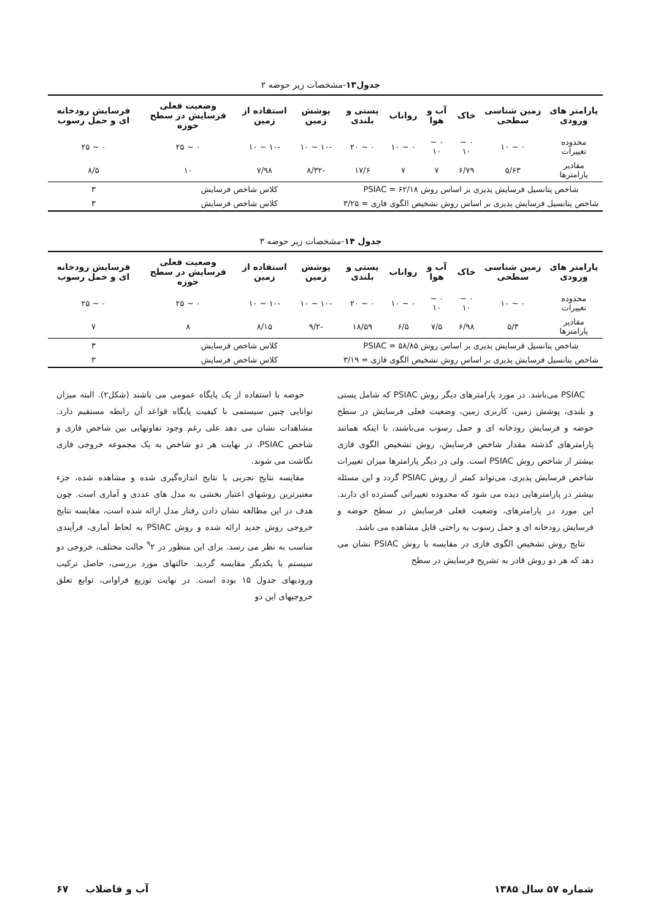جدول۱۳-مشخصات زیر حوضه ۲
| پارامتر های ورودی | زمین شناسی سطحی | خاک | آب و هوا | رواناب | پستی و بلندی | پوشش زمین | استفاده از زمین | وضعیت فعلی فرسایش در سطح حوزه | فرسایش رودخانه ای و حمل رسوب |
| --- | --- | --- | --- | --- | --- | --- | --- | --- | --- |
| محدوده تغییرات | ۰ ~ ۱۰ | ۰ ~ ۱۰ | ۰ ~ ۱۰ | ۰ ~ ۱۰ | ۰ ~ ۲۰ | -۱۰ ~ ۱۰ | -۱۰ ~ ۱۰ | ۰ ~ ۲۵ | ۰ ~ ۲۵ |
| مقادیر پارامترها | ۵/۶۳ | ۶/۷۹ | ۷ | ۷ | ۱۷/۶ | -۸/۳۲ | ۷/۹۸ | ۱۰ | ۸/۵ |
| شاخص پتانسیل فرسایش پذیری بر اساس روش PSIAC = ۶۲/۱۸ | | | | | | کلاس شاخص فرسایش | | | ۳ |
| شاخص پتانسیل فرسایش پذیری بر اساس روش تشخیص الگوی فازی = ۳/۲۵ | | | | | | کلاس شاخص فرسایش | | | ۳ |
جدول ۱۴-مشخصات زیر حوضه ۳
| پارامتر های ورودی | زمین شناسی سطحی | خاک | آب و هوا | رواناب | پستی و بلندی | پوشش زمین | استفاده از زمین | وضعیت فعلی فرسایش در سطح حوزه | فرسایش رودخانه ای و حمل رسوب |
| --- | --- | --- | --- | --- | --- | --- | --- | --- | --- |
| محدوده تغییرات | ۰ ~ ۱۰ | ۰ ~ ۱۰ | ۰ ~ ۱۰ | ۰ ~ ۱۰ | ۰ ~ ۲۰ | -۱۰ ~ ۱۰ | -۱۰ ~ ۱۰ | ۰ ~ ۲۵ | ۰ ~ ۲۵ |
| مقادیر پارامترها | ۵/۳ | ۶/۹۸ | ۷/۵ | ۶/۵ | ۱۸/۵۹ | -۹/۲ | ۸/۱۵ | ۸ | ۷ |
| شاخص پتانسیل فرسایش پذیری بر اساس روش PSIAC = ۵۸/۸۵ | | | | | | کلاس شاخص فرسایش | | | ۳ |
| شاخص پتانسیل فرسایش پذیری بر اساس روش تشخیص الگوی فازی = ۳/۱۹ | | | | | | کلاس شاخص فرسایش | | | ۳ |
PSIAC می‌باشد. در مورد پارامترهای دیگر روش PSIAC که شامل پستی و بلندی، پوشش زمین، کاربری زمین، وضعیت فعلی فرسایش در سطح حوضه و فرسایش رودخانه ای و حمل رسوب می‌باشند، با اینکه همانند پارامترهای گذشته مقدار شاخص فرسایش، روش تشخیص الگوی فازی بیشتر از شاخص روش PSIAC است. ولی در دیگر پارامترها میزان تغییرات شاخص فرسایش پذیری، می‌تواند کمتر از روش PSIAC گردد و این مسئله بیشتر در پارامترهایی دیده می شود که محدوده تغییراتی گسترده ای دارند. این مورد در پارامترهای، وضعیت فعلی فرسایش در سطح حوضه و فرسایش رودخانه ای و حمل رسوب به راحتی قابل مشاهده می باشد.
نتایج روش تشخیص الگوی فازی در مقایسه با روش PSIAC نشان می دهد که هر دو روش قادر به تشریح فرسایش در سطح
حوضه با استفاده از یک پایگاه عمومی می باشند (شکل۲). البته میزان توانایی چنین سیستمی با کیفیت پایگاه قواعد آن رابطه مستقیم دارد. مشاهدات نشان می دهد علی رغم وجود تفاوتهایی بین شاخص فازی و شاخص PSIAC، در نهایت هر دو شاخص به یک مجموعه خروجی فازی نگاشت می شوند.
مقایسه نتایج تجربی با نتایج اندازه‌گیری شده و مشاهده شده، جزء معتبرترین روشهای اعتبار بخشی به مدل های عددی و آماری است. چون هدف در این مطالعه نشان دادن رفتار مدل ارائه شده است، مقایسه نتایج خروجی روش جدید ارائه شده و روش PSIAC به لحاظ آماری، فرآیندی مناسب به نظر می رسد. برای این منظور در <sup>۹</sup>۲ حالت مختلف، خروجی دو سیستم با یکدیگر مقایسه گردید. حالتهای مورد بررسی، حاصل ترکیب ورودیهای جدول ۱۵ بوده است. در نهایت توزیع فراوانی، توابع تعلق خروجیهای این دو
شماره ۵۷ سال ۱۳۸۵ آب و فاضلاب ۶۷